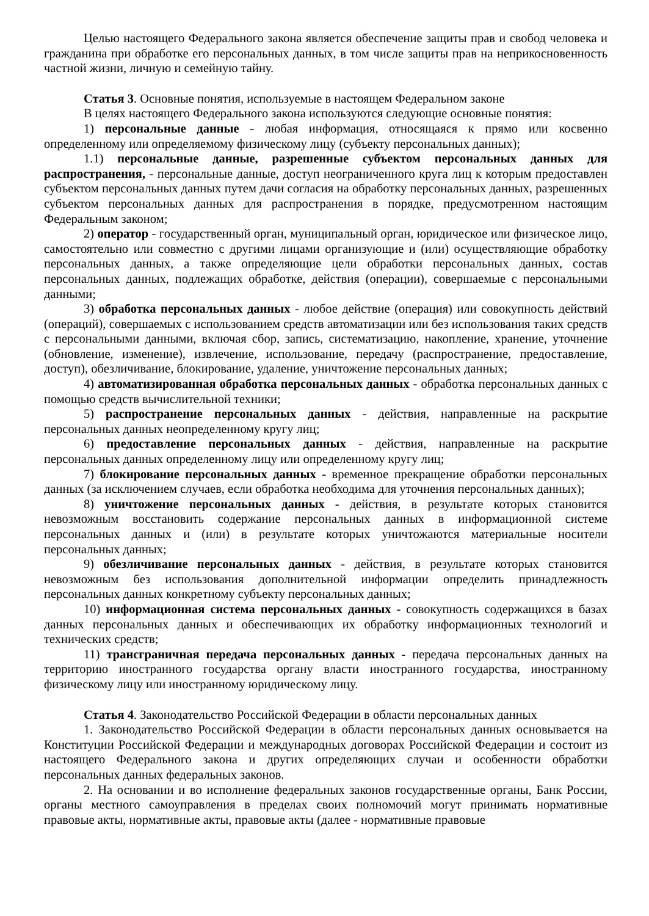Целью настоящего Федерального закона является обеспечение защиты прав и свобод человека и гражданина при обработке его персональных данных, в том числе защиты прав на неприкосновенность частной жизни, личную и семейную тайну.
Статья 3. Основные понятия, используемые в настоящем Федеральном законе
В целях настоящего Федерального закона используются следующие основные понятия:
1) персональные данные - любая информация, относящаяся к прямо или косвенно определенному или определяемому физическому лицу (субъекту персональных данных);
1.1) персональные данные, разрешенные субъектом персональных данных для распространения, - персональные данные, доступ неограниченного круга лиц к которым предоставлен субъектом персональных данных путем дачи согласия на обработку персональных данных, разрешенных субъектом персональных данных для распространения в порядке, предусмотренном настоящим Федеральным законом;
2) оператор - государственный орган, муниципальный орган, юридическое или физическое лицо, самостоятельно или совместно с другими лицами организующие и (или) осуществляющие обработку персональных данных, а также определяющие цели обработки персональных данных, состав персональных данных, подлежащих обработке, действия (операции), совершаемые с персональными данными;
3) обработка персональных данных - любое действие (операция) или совокупность действий (операций), совершаемых с использованием средств автоматизации или без использования таких средств с персональными данными, включая сбор, запись, систематизацию, накопление, хранение, уточнение (обновление, изменение), извлечение, использование, передачу (распространение, предоставление, доступ), обезличивание, блокирование, удаление, уничтожение персональных данных;
4) автоматизированная обработка персональных данных - обработка персональных данных с помощью средств вычислительной техники;
5) распространение персональных данных - действия, направленные на раскрытие персональных данных неопределенному кругу лиц;
6) предоставление персональных данных - действия, направленные на раскрытие персональных данных определенному лицу или определенному кругу лиц;
7) блокирование персональных данных - временное прекращение обработки персональных данных (за исключением случаев, если обработка необходима для уточнения персональных данных);
8) уничтожение персональных данных - действия, в результате которых становится невозможным восстановить содержание персональных данных в информационной системе персональных данных и (или) в результате которых уничтожаются материальные носители персональных данных;
9) обезличивание персональных данных - действия, в результате которых становится невозможным без использования дополнительной информации определить принадлежность персональных данных конкретному субъекту персональных данных;
10) информационная система персональных данных - совокупность содержащихся в базах данных персональных данных и обеспечивающих их обработку информационных технологий и технических средств;
11) трансграничная передача персональных данных - передача персональных данных на территорию иностранного государства органу власти иностранного государства, иностранному физическому лицу или иностранному юридическому лицу.
Статья 4. Законодательство Российской Федерации в области персональных данных
1. Законодательство Российской Федерации в области персональных данных основывается на Конституции Российской Федерации и международных договорах Российской Федерации и состоит из настоящего Федерального закона и других определяющих случаи и особенности обработки персональных данных федеральных законов.
2. На основании и во исполнение федеральных законов государственные органы, Банк России, органы местного самоуправления в пределах своих полномочий могут принимать нормативные правовые акты, нормативные акты, правовые акты (далее - нормативные правовые